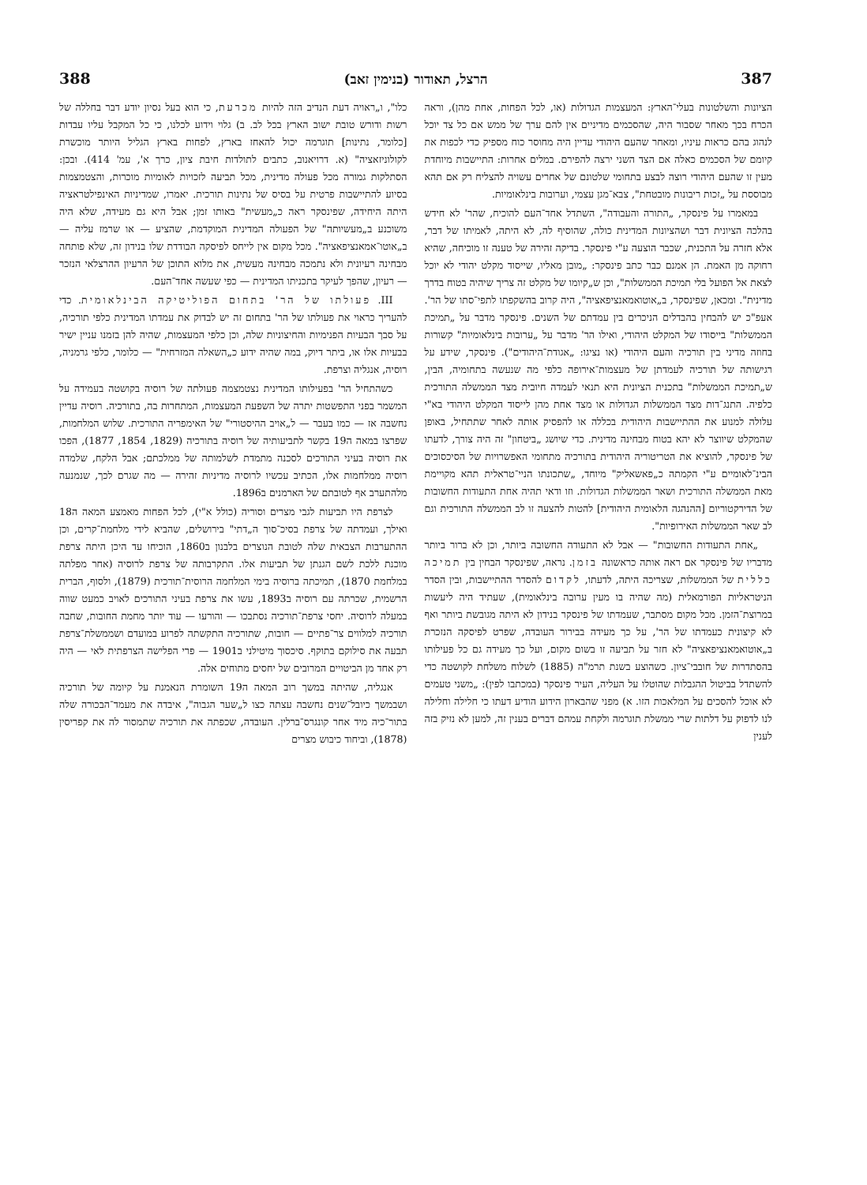387 הרצל, תאודור (בנימין זאב) 388
הציונות והשלטונות בעלי־הארץ: המעצמות הגדולות (או, לכל הפחות, אחת מהן), וראה הכרח בכך מאחר שסבור היה, שהסכמים מדיניים אין להם ערך של ממש אם כל צד יוכל לנהוג בהם כראות עיניו, ומאחר שהעם היהודי עדיין היה מחוסר כוח מספיק כדי לכפות את קיומם של הסכמים כאלה אם הצד השני ירצה להפירם. במלים אחרות: התיישבות מיוחדת מעין זו שהעם היהודי רוצה לבצע בתחומי שלטונם של אחרים עשויה להצליח רק אם תהא מבוססת על „זכות ריבונות מובטחת", צבא־מגן עצמי, וערובות בינלאומיות.
במאמרו על פינסקר, „התורה והעבודה", השתדל אחד־העם להוכיח, שהר' לא חידש בהלכה הציונית דבר ושהציונות המדינית כולה, שהוסיף לה, לא היתה, לאמיתו של דבר, אלא חזרה על התכנית, שכבר הוצעה ע"י פינסקר. בדיקה זהירה של טענה זו מוכיחה, שהיא רחוקה מן האמת. הן אמנם כבר כתב פינסקר: „מובן מאליו, שייסוד מקלט יהודי לא יוכל לצאת אל הפועל בלי תמיכת הממשלות", וכן ש„קיומו של מקלט זה צריך שיהיה בטוח בדרך מדינית". ומכאן, שפינסקר, ב„אוטואמאנציפאציה", היה קרוב בהשקפתו לתפי־סתו של הר'. אעפ"כ יש להבחין בהבדלים הניכרים בין עמדתם של השנים. פינסקר מדבר על „תמיכת הממשלות" בייסודו של המקלט היהודי, ואילו הר' מדבר על „ערובות בינלאומיות" קשורות בחוזה מדיני בין תורכיה והעם היהודי (או נציגו: „אגודת־היהודים"). פינסקר, שידע על רגישותה של תורכיה לעמדתן של מעצמות־אירופה כלפי מה שנעשה בתחומיה, הבין, ש„תמיכת הממשלות" בתכנית הציונית היא תנאי לעמדה חיובית מצד הממשלה התורכית כלפיה. התנג־דות מצד הממשלות הגדולות או מצד אחת מהן לייסוד המקלט היהודי בא"י עלולה למנוע את ההתיישבות היהודית בכללה או להפסיק אותה לאחר שתתחיל, באופן שהמקלט שיווצר לא יהא בטוח מבחינה מדינית. כדי שיושג „ביטחון" זה היה צורך, לדעתו של פינסקר, להוציא את הטריטוריה היהודית בתורכיה מתחומי האפשרויות של הסיכסוכים הבינ־לאומיים ע"י הקמתה כ„פאשאליק" מיוחד, „שתכונתו הניי־טראלית תהא מקויימת מאת הממשלה התורכית ושאר הממשלות הגדולות. וזו ודאי תהיה אחת התעודות החשובות של הדירקטוריום [ההנהגה הלאומית היהודית] להטות להצעה זו לב הממשלה התורכית וגם לב שאר הממשלות האירופיות".
„אחת התעודות החשובות" — אבל לא התעודה החשובה ביותר, וכן לא ברור ביותר מדבריו של פינסקר אם ראה אותה כראשונה בזמן. נראה, שפינסקר הבחין בין תמיכה כללית של הממשלות, שצריכה היתה, לדעתו, לקדום להסדר ההתיישבות, ובין הסדר הניטראליות הפורמאלית (מה שהיה בו מעין ערובה בינלאומית), שעתיד היה ליעשות במרוצת־הזמן. מכל מקום מסתבר, שעמדתו של פינסקר בנידון לא היתה מגובשת ביותר ואף לא קיצונית כעמדתו של הר', על כך מעידה בבירור העובדה, שפרט לפיסקה הנזכרת ב„אוטואמאנציפאציה" לא חזר על תביעה זו בשום מקום, ועל כך מעידה גם כל פעילותו בהסתדרות של חובבי־ציון. כשהוצע בשנת תרמ"ה (1885) לשלוח משלחת לקושטה כדי להשתדל בביטול ההגבלות שהוטלו על העליה, העיר פינסקר (במכתבו לפין): „משני טעמים לא אוכל להסכים על המלאכות הזו. א) מפני שהבארון הידוע הודיע דעתו כי חלילה וחלילה לנו לדפוק על דלתות שרי ממשלת תוגרמה ולקחת עמהם דברים בענין זה, למען לא נזיק בזה לענין
כלו", ו„ראויה דעת הנדיב הזה להיות מכרעת, כי הוא בעל נסיון יודע דבר בחללה של רשות ודורש טובת ישוב הארץ בכל לב. ב) גלוי וידוע לכלנו, כי כל המקבל עליו עבדות [כלומר, נתינות] תוגרמה יכול להאחז בארץ, לפחות בארץ הגליל היותר מוכשרת לקולוניזאציה" (א. דרויאנוב, כתבים לתולדות חיבת ציון, כרך א', עמ' 414). ובכן: הסתלקות גמורה מכל פעולה מדינית, מכל תביעה לזכויות לאומיות מוכרות, והצטמצמות בסיוע להתיישבות פרטית על בסיס של נתינות תורכית. יאמרו, שמדיניות האינפילטראציה היתה היחידה, שפינסקר ראה כ„מעשית" באותו זמן; אבל היא גם מעידה, שלא היה משוכנע ב„מעשיותה" של הפעולה המדינית המוקדמת, שהציע — או שרמז עליה — ב„אוטו־אמאנציפאציה". מכל מקום אין לייחס לפיסקה הבודדת שלו בנידון זה, שלא פותחה מבחינה רעיונית ולא נתמכה מבחינה מעשית, את מלוא התוכן של הרעיון ההרצלאי הנזכר — רעיון, שהפך לעיקר בתכניתו המדינית — כפי שעשה אחד־העם.
III. פעולתו של הר' בתחום הפוליטיקה הבינלאומית. כדי להעריך כראוי את פעולתו של הר' בתחום זה יש לבדוק את עמדתו המדינית כלפי תורכיה, על סבך הבעיות הפנימיות והחיצוניות שלה, וכן כלפי המעצמות, שהיה להן בזמנו עניין ישיר בבעיות אלו או, ביתר דיוק, במה שהיה ידוע כ„השאלה המזרחית" — כלומר, כלפי גרמניה, רוסיה, אנגליה וצרפת.
כשהתחיל הר' בפעילותו המדינית נצטמצמה פעולתה של רוסיה בקושטה בעמידה על המשמר בפני התפשטות יתרה של השפעת המעצמות, המתחרות בה, בתורכיה. רוסיה עדיין נחשבה אז — כמו בעבר — ל„אויב ההיסטורי" של האימפריה התורכית. שלוש המלחמות, שפרצו במאה ה19 בקשר לתביעותיה של רוסיה בתורכיה (1829, 1854, 1877), הפכו את רוסיה בעיני התורכים לסכנה מתמדת לשלמותה של ממלכתם; אבל הלקח, שלמדה רוסיה ממלחמות אלו, הכתיב עכשיו לרוסיה מדיניות זהירה — מה שגרם לכך, שנמנעה מלהתערב אף לטובתם של הארמנים ב1896.
לצרפת היו תביעות לגבי מצרים וסוריה (כולל א"י), לכל הפחות מאמצע המאה ה18 ואילך, ועמדתה של צרפת בסיכ־סוך ה„דתי" בירושלים, שהביא לידי מלחמת־קרים, וכן ההתערבות הצבאית שלה לטובת הנוצרים בלבנון ב1860, הוכיחו עד היכן היתה צרפת מוכנת ללכת לשם הגנתן של תביעות אלו. התקרבותה של צרפת לרוסיה (אחר מפלתה במלחמת 1870), תמיכתה ברוסיה בימי המלחמה הרוסית־תורכית (1879), ולסוף, הברית הרשמית, שכרתה עם רוסיה ב1893, עשו את צרפת בעיני התורכים לאויב כמעט שווה במעלה לרוסיה. יחסי צרפת־תורכיה נסתבכו — והורעו — עוד יותר מחמת החובות, שחבה תורכיה למלווים צר־פתיים — חובות, שתורכיה התקשתה לפרוע במועדם ושממשלת־צרפת תבעה את סילוקם בתוקף. סיכסוך מיטילני ב1901 — פרי הפלישה הצרפתית לאי — היה רק אחד מן הביטויים המרובים של יחסים מתוחים אלה.
אנגליה, שהיתה במשך רוב המאה ה19 השומרת הנאמנת על קיומה של תורכיה ושבמשך כיובל־שנים נחשבה עצתה כצו ל„שער הגבוה", איבדה את מעמד־הבכורה שלה בתור־כיה מיד אחר קונגרס־ברלין. העובדה, שכפתה את תורכיה שתמסור לה את קפריסין (1878), וביחוד כיבוש מצרים